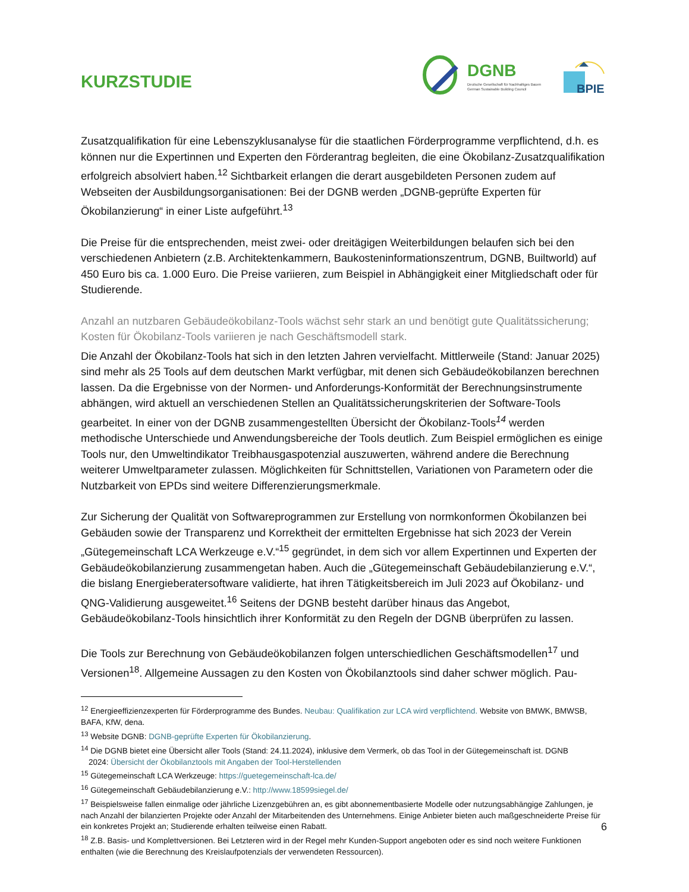KURZSTUDIE
DGNB
Deutsche Gesellschaft für Nachhaltiges Bauen
German Sustainable Building Council
BPIE
Zusatzqualifikation für eine Lebenszyklusanalyse für die staatlichen Förderprogramme verpflichtend, d.h. es können nur die Expertinnen und Experten den Förderantrag begleiten, die eine Ökobilanz-Zusatzqualifikation erfolgreich absolviert haben.<sup>12</sup> Sichtbarkeit erlangen die derart ausgebildeten Personen zudem auf Webseiten der Ausbildungsorganisationen: Bei der DGNB werden „DGNB-geprüfte Experten für Ökobilanzierung“ in einer Liste aufgeführt.<sup>13</sup>
Die Preise für die entsprechenden, meist zwei- oder dreitägigen Weiterbildungen belaufen sich bei den verschiedenen Anbietern (z.B. Architektenkammern, Baukosteninformationszentrum, DGNB, Builtworld) auf 450 Euro bis ca. 1.000 Euro. Die Preise variieren, zum Beispiel in Abhängigkeit einer Mitgliedschaft oder für Studierende.
Anzahl an nutzbaren Gebäudeökobilanz-Tools wächst sehr stark an und benötigt gute Qualitätssicherung; Kosten für Ökobilanz-Tools variieren je nach Geschäftsmodell stark.
Die Anzahl der Ökobilanz-Tools hat sich in den letzten Jahren vervielfacht. Mittlerweile (Stand: Januar 2025) sind mehr als 25 Tools auf dem deutschen Markt verfügbar, mit denen sich Gebäudeökobilanzen berechnen lassen. Da die Ergebnisse von der Normen- und Anforderungs-Konformität der Berechnungsinstrumente abhängen, wird aktuell an verschiedenen Stellen an Qualitätssicherungskriterien der Software-Tools gearbeitet. In einer von der DGNB zusammengestellten Übersicht der Ökobilanz-Tools<sup>14</sup> werden methodische Unterschiede und Anwendungsbereiche der Tools deutlich. Zum Beispiel ermöglichen es einige Tools nur, den Umweltindikator Treibhausgaspotenzial auszuwerten, während andere die Berechnung weiterer Umweltparameter zulassen. Möglichkeiten für Schnittstellen, Variationen von Parametern oder die Nutzbarkeit von EPDs sind weitere Differenzierungsmerkmale.
Zur Sicherung der Qualität von Softwareprogrammen zur Erstellung von normkonformen Ökobilanzen bei Gebäuden sowie der Transparenz und Korrektheit der ermittelten Ergebnisse hat sich 2023 der Verein „Gütegemeinschaft LCA Werkzeuge e.V.“<sup>15</sup> gegründet, in dem sich vor allem Expertinnen und Experten der Gebäudeökobilanzierung zusammengetan haben. Auch die „Gütegemeinschaft Gebäudebilanzierung e.V.“, die bislang Energieberatersoftware validierte, hat ihren Tätigkeitsbereich im Juli 2023 auf Ökobilanz- und QNG-Validierung ausgeweitet.<sup>16</sup> Seitens der DGNB besteht darüber hinaus das Angebot, Gebäudeökobilanz-Tools hinsichtlich ihrer Konformität zu den Regeln der DGNB überprüfen zu lassen.
Die Tools zur Berechnung von Gebäudeökobilanzen folgen unterschiedlichen Geschäftsmodellen<sup>17</sup> und Versionen<sup>18</sup>. Allgemeine Aussagen zu den Kosten von Ökobilanztools sind daher schwer möglich. Pau-
<sup>12</sup> Energieeffizienzexperten für Förderprogramme des Bundes. Neubau: Qualifikation zur LCA wird verpflichtend. Website von BMWK, BMWSB, BAFA, KfW, dena.
<sup>13</sup> Website DGNB: DGNB-geprüfte Experten für Ökobilanzierung.
<sup>14</sup> Die DGNB bietet eine Übersicht aller Tools (Stand: 24.11.2024), inklusive dem Vermerk, ob das Tool in der Gütegemeinschaft ist. DGNB
2024: Übersicht der Ökobilanztools mit Angaben der Tool-Herstellenden
<sup>15</sup> Gütegemeinschaft LCA Werkzeuge: https://guetegemeinschaft-lca.de/
<sup>16</sup> Gütegemeinschaft Gebäudebilanzierung e.V.: http://www.18599siegel.de/
<sup>17</sup> Beispielsweise fallen einmalige oder jährliche Lizenzgebühren an, es gibt abonnementbasierte Modelle oder nutzungsabhängige Zahlungen, je nach Anzahl der bilanzierten Projekte oder Anzahl der Mitarbeitenden des Unternehmens. Einige Anbieter bieten auch maßgeschneiderte Preise für ein konkretes Projekt an; Studierende erhalten teilweise einen Rabatt.
<sup>18</sup> Z.B. Basis- und Komplettversionen. Bei Letzteren wird in der Regel mehr Kunden-Support angeboten oder es sind noch weitere Funktionen enthalten (wie die Berechnung des Kreislaufpotenzials der verwendeten Ressourcen).
6